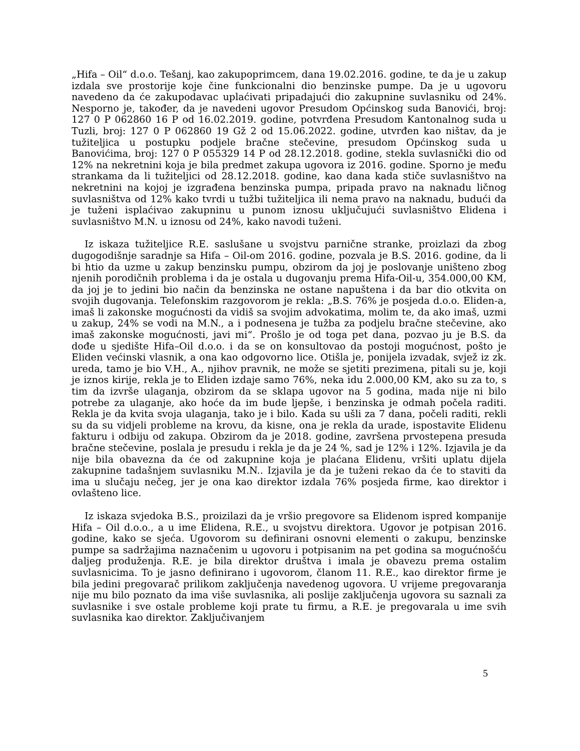„Hifa – Oil“ d.o.o. Tešanj, kao zakupoprimcem, dana 19.02.2016. godine, te da je u zakup izdala sve prostorije koje čine funkcionalni dio benzinske pumpe. Da je u ugovoru navedeno da će zakupodavac uplaćivati pripadajući dio zakupnine suvlasniku od 24%. Nesporno je, također, da je navedeni ugovor Presudom Općinskog suda Banovići, broj: 127 0 P 062860 16 P od 16.02.2019. godine, potvrđena Presudom Kantonalnog suda u Tuzli, broj: 127 0 P 062860 19 Gž 2 od 15.06.2022. godine, utvrđen kao ništav, da je tužiteljica u postupku podjele bračne stečevine, presudom Općinskog suda u Banovićima, broj: 127 0 P 055329 14 P od 28.12.2018. godine, stekla suvlasnički dio od 12% na nekretnini koja je bila predmet zakupa ugovora iz 2016. godine. Sporno je među strankama da li tužiteljici od 28.12.2018. godine, kao dana kada stiče suvlasništvo na nekretnini na kojoj je izgrađena benzinska pumpa, pripada pravo na naknadu ličnog suvlasništva od 12% kako tvrdi u tužbi tužiteljica ili nema pravo na naknadu, budući da je tuženi isplaćivao zakupninu u punom iznosu uključujući suvlasništvo Elidena i suvlasništvo M.N. u iznosu od 24%, kako navodi tuženi.
Iz iskaza tužiteljice R.E. saslušane u svojstvu parnične stranke, proizlazi da zbog dugogodišnje saradnje sa Hifa – Oil-om 2016. godine, pozvala je B.S. 2016. godine, da li bi htio da uzme u zakup benzinsku pumpu, obzirom da joj je poslovanje uništeno zbog njenih porodičnih problema i da je ostala u dugovanju prema Hifa-Oil-u, 354.000,00 KM, da joj je to jedini bio način da benzinska ne ostane napuštena i da bar dio otkvita on svojih dugovanja. Telefonskim razgovorom je rekla: „B.S. 76% je posjeda d.o.o. Eliden-a, imaš li zakonske mogućnosti da vidiš sa svojim advokatima, molim te, da ako imaš, uzmi u zakup, 24% se vodi na M.N., a i podnesena je tužba za podjelu bračne stečevine, ako imaš zakonske mogućnosti, javi mi“. Prošlo je od toga pet dana, pozvao ju je B.S. da dođe u sjedište Hifa–Oil d.o.o. i da se on konsultovao da postoji mogućnost, pošto je Eliden većinski vlasnik, a ona kao odgovorno lice. Otišla je, ponijela izvadak, svjež iz zk. ureda, tamo je bio V.H., A., njihov pravnik, ne može se sjetiti prezimena, pitali su je, koji je iznos kirije, rekla je to Eliden izdaje samo 76%, neka idu 2.000,00 KM, ako su za to, s tim da izvrše ulaganja, obzirom da se sklapa ugovor na 5 godina, mada nije ni bilo potrebe za ulaganje, ako hoće da im bude ljepše, i benzinska je odmah počela raditi. Rekla je da kvita svoja ulaganja, tako je i bilo. Kada su ušli za 7 dana, počeli raditi, rekli su da su vidjeli probleme na krovu, da kisne, ona je rekla da urade, ispostavite Elidenu fakturu i odbiju od zakupa. Obzirom da je 2018. godine, završena prvostepena presuda bračne stečevine, poslala je presudu i rekla je da je 24 %, sad je 12% i 12%. Izjavila je da nije bila obavezna da će od zakupnine koja je plaćana Elidenu, vršiti uplatu dijela zakupnine tadašnjem suvlasniku M.N.. Izjavila je da je tuženi rekao da će to staviti da ima u slučaju nečeg, jer je ona kao direktor izdala 76% posjeda firme, kao direktor i ovlašteno lice.
Iz iskaza svjedoka B.S., proizilazi da je vršio pregovore sa Elidenom ispred kompanije Hifa – Oil d.o.o., a u ime Elidena, R.E., u svojstvu direktora. Ugovor je potpisan 2016. godine, kako se sjeća. Ugovorom su definirani osnovni elementi o zakupu, benzinske pumpe sa sadržajima naznačenim u ugovoru i potpisanim na pet godina sa mogućnošću daljeg produženja. R.E. je bila direktor društva i imala je obavezu prema ostalim suvlasnicima. To je jasno definirano i ugovorom, članom 11. R.E., kao direktor firme je bila jedini pregovarač prilikom zaključenja navedenog ugovora. U vrijeme pregovaranja nije mu bilo poznato da ima više suvlasnika, ali poslije zaključenja ugovora su saznali za suvlasnike i sve ostale probleme koji prate tu firmu, a R.E. je pregovarala u ime svih suvlasnika kao direktor. Zaključivanjem
5